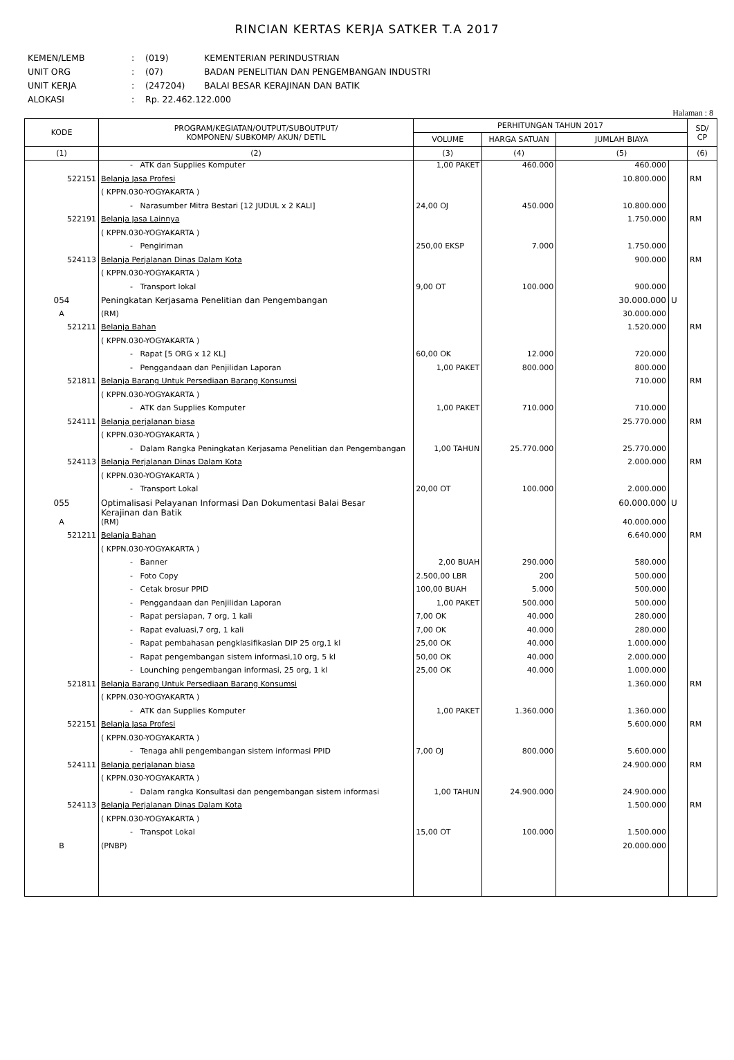RINCIAN KERTAS KERJA SATKER T.A 2017
KEMEN/LEMB: (019) KEMENTERIAN PERINDUSTRIAN
UNIT ORG: (07) BADAN PENELITIAN DAN PENGEMBANGAN INDUSTRI
UNIT KERJA: (247204) BALAI BESAR KERAJINAN DAN BATIK
ALOKASI: Rp. 22.462.122.000
Halaman : 8
| KODE | PROGRAM/KEGIATAN/OUTPUT/SUBOUTPUT/ KOMPONEN/ SUBKOMP/ AKUN/ DETIL | PERHITUNGAN TAHUN 2017 | | | | SD/ CP |
| --- | --- | --- | --- | --- | --- | --- |
| | | VOLUME | HARGA SATUAN | JUMLAH BIAYA | | |
| (1) | (2) | (3) | (4) | (5) | | (6) |
| | - ATK dan Supplies Komputer | 1,00 PAKET | 460.000 | 460.000 | | |
| 522151 | Belanja Jasa Profesi | | | 10.800.000 | | RM |
| | ( KPPN.030-YOGYAKARTA ) | | | | | |
| | - Narasumber Mitra Bestari [12 JUDUL x 2 KALI] | 24,00 OJ | 450.000 | 10.800.000 | | |
| 522191 | Belanja Jasa Lainnya | | | 1.750.000 | | RM |
| | ( KPPN.030-YOGYAKARTA ) | | | | | |
| | - Pengiriman | 250,00 EKSP | 7.000 | 1.750.000 | | |
| 524113 | Belanja Perjalanan Dinas Dalam Kota | | | 900.000 | | RM |
| | ( KPPN.030-YOGYAKARTA ) | | | | | |
| | - Transport lokal | 9,00 OT | 100.000 | 900.000 | | |
| 054 | Peningkatan Kerjasama Penelitian dan Pengembangan | | | 30.000.000 | U | |
| A | (RM) | | | 30.000.000 | | |
| 521211 | Belanja Bahan | | | 1.520.000 | | RM |
| | ( KPPN.030-YOGYAKARTA ) | | | | | |
| | - Rapat [5 ORG x 12 KL] | 60,00 OK | 12.000 | 720.000 | | |
| | - Penggandaan dan Penjilidan Laporan | 1,00 PAKET | 800.000 | 800.000 | | |
| 521811 | Belanja Barang Untuk Persediaan Barang Konsumsi | | | 710.000 | | RM |
| | ( KPPN.030-YOGYAKARTA ) | | | | | |
| | - ATK dan Supplies Komputer | 1,00 PAKET | 710.000 | 710.000 | | |
| 524111 | Belanja perjalanan biasa | | | 25.770.000 | | RM |
| | ( KPPN.030-YOGYAKARTA ) | | | | | |
| | - Dalam Rangka Peningkatan Kerjasama Penelitian dan Pengembangan | 1,00 TAHUN | 25.770.000 | 25.770.000 | | |
| 524113 | Belanja Perjalanan Dinas Dalam Kota | | | 2.000.000 | | RM |
| | ( KPPN.030-YOGYAKARTA ) | | | | | |
| | - Transport Lokal | 20,00 OT | 100.000 | 2.000.000 | | |
| 055 | Optimalisasi Pelayanan Informasi Dan Dokumentasi Balai Besar Kerajinan dan Batik | | | 60.000.000 | U | |
| A | (RM) | | | 40.000.000 | | |
| 521211 | Belanja Bahan | | | 6.640.000 | | RM |
| | ( KPPN.030-YOGYAKARTA ) | | | | | |
| | - Banner | 2,00 BUAH | 290.000 | 580.000 | | |
| | - Foto Copy | 2.500,00 LBR | 200 | 500.000 | | |
| | - Cetak brosur PPID | 100,00 BUAH | 5.000 | 500.000 | | |
| | - Penggandaan dan Penjilidan Laporan | 1,00 PAKET | 500.000 | 500.000 | | |
| | - Rapat persiapan, 7 org, 1 kali | 7,00 OK | 40.000 | 280.000 | | |
| | - Rapat evaluasi,7 org, 1 kali | 7,00 OK | 40.000 | 280.000 | | |
| | - Rapat pembahasan pengklasifikasian DIP 25 org,1 kl | 25,00 OK | 40.000 | 1.000.000 | | |
| | - Rapat pengembangan sistem informasi,10 org, 5 kl | 50,00 OK | 40.000 | 2.000.000 | | |
| | - Lounching pengembangan informasi, 25 org, 1 kl | 25,00 OK | 40.000 | 1.000.000 | | |
| 521811 | Belanja Barang Untuk Persediaan Barang Konsumsi | | | 1.360.000 | | RM |
| | ( KPPN.030-YOGYAKARTA ) | | | | | |
| | - ATK dan Supplies Komputer | 1,00 PAKET | 1.360.000 | 1.360.000 | | |
| 522151 | Belanja Jasa Profesi | | | 5.600.000 | | RM |
| | ( KPPN.030-YOGYAKARTA ) | | | | | |
| | - Tenaga ahli pengembangan sistem informasi PPID | 7,00 OJ | 800.000 | 5.600.000 | | |
| 524111 | Belanja perjalanan biasa | | | 24.900.000 | | RM |
| | ( KPPN.030-YOGYAKARTA ) | | | | | |
| | - Dalam rangka Konsultasi dan pengembangan sistem informasi | 1,00 TAHUN | 24.900.000 | 24.900.000 | | |
| 524113 | Belanja Perjalanan Dinas Dalam Kota | | | 1.500.000 | | RM |
| | ( KPPN.030-YOGYAKARTA ) | | | | | |
| | - Transpot Lokal | 15,00 OT | 100.000 | 1.500.000 | | |
| B | (PNBP) | | | 20.000.000 | | |